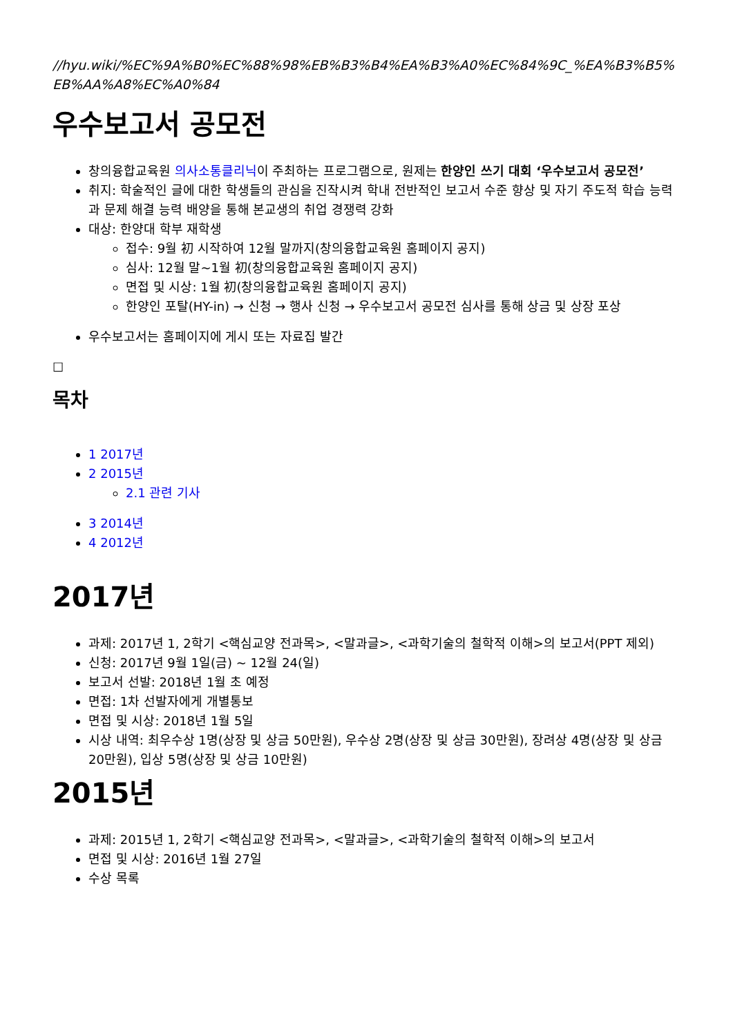//hyu.wiki/%EC%9A%B0%EC%88%98%EB%B3%B4%EA%B3%A0%EC%84%9C_%EA%B3%B5%EB%AA%A8%EC%A0%84
우수보고서 공모전
창의융합교육원 의사소통클리닉이 주최하는 프로그램으로, 원제는 한양인 쓰기 대회 ‘우수보고서 공모전’
취지: 학술적인 글에 대한 학생들의 관심을 진작시켜 학내 전반적인 보고서 수준 향상 및 자기 주도적 학습 능력과 문제 해결 능력 배양을 통해 본교생의 취업 경쟁력 강화
대상: 한양대 학부 재학생
접수: 9월 初 시작하여 12월 말까지(창의융합교육원 홈페이지 공지)
심사: 12월 말~1월 初(창의융합교육원 홈페이지 공지)
면접 및 시상: 1월 初(창의융합교육원 홈페이지 공지)
한양인 포탈(HY-in) → 신청 → 행사 신청 → 우수보고서 공모전 심사를 통해 상금 및 상장 포상
우수보고서는 홈페이지에 게시 또는 자료집 발간
☐
목차
1 2017년
2 2015년
2.1 관련 기사
3 2014년
4 2012년
2017년
과제: 2017년 1, 2학기 <핵심교양 전과목>, <말과글>, <과학기술의 철학적 이해>의 보고서(PPT 제외)
신청: 2017년 9월 1일(금) ~ 12월 24(일)
보고서 선발: 2018년 1월 초 예정
면접: 1차 선발자에게 개별통보
면접 및 시상: 2018년 1월 5일
시상 내역: 최우수상 1명(상장 및 상금 50만원), 우수상 2명(상장 및 상금 30만원), 장려상 4명(상장 및 상금 20만원), 입상 5명(상장 및 상금 10만원)
2015년
과제: 2015년 1, 2학기 <핵심교양 전과목>, <말과글>, <과학기술의 철학적 이해>의 보고서
면접 및 시상: 2016년 1월 27일
수상 목록